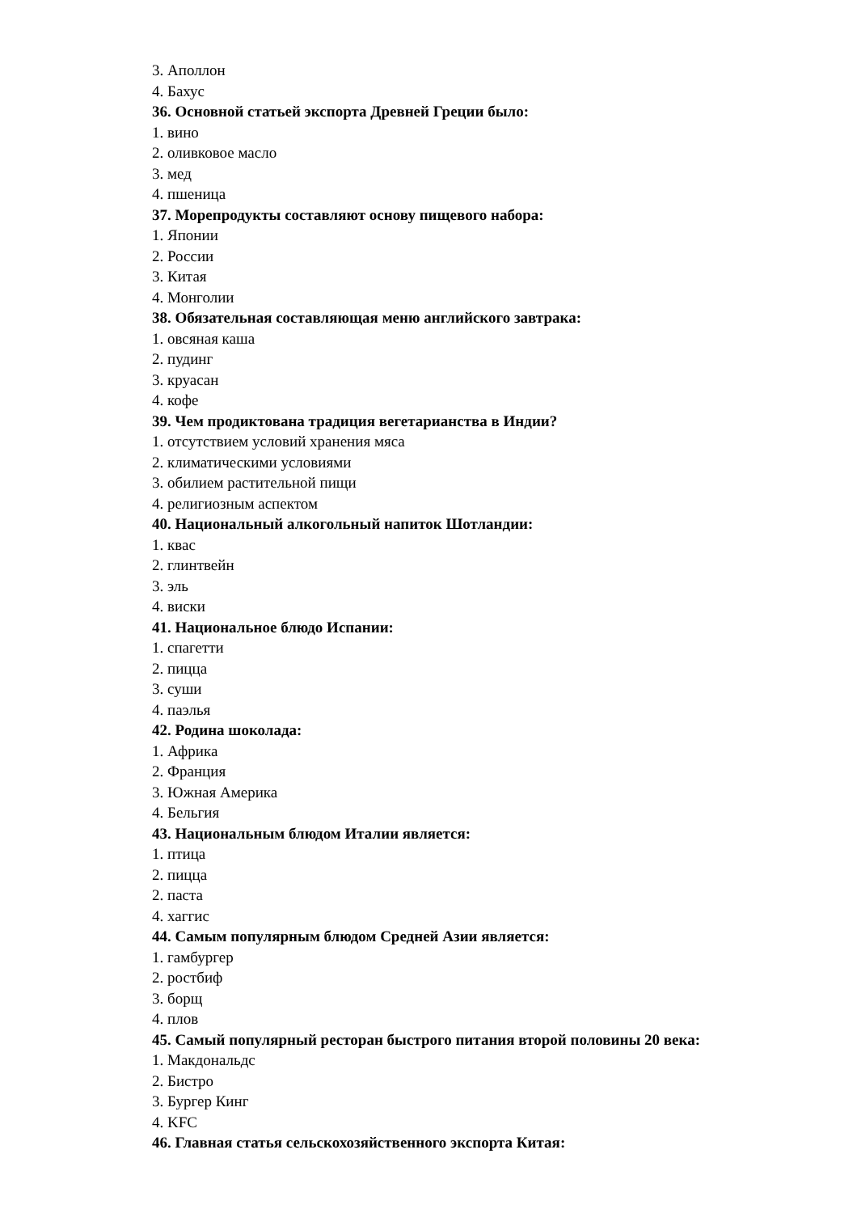3. Аполлон
4. Бахус
36. Основной статьей экспорта Древней Греции было:
1. вино
2. оливковое масло
3. мед
4. пшеница
37. Морепродукты составляют основу пищевого набора:
1. Японии
2. России
3. Китая
4. Монголии
38. Обязательная составляющая меню английского завтрака:
1. овсяная каша
2. пудинг
3. круасан
4. кофе
39. Чем продиктована традиция вегетарианства в Индии?
1. отсутствием условий хранения мяса
2. климатическими условиями
3. обилием растительной пищи
4. религиозным аспектом
40. Национальный алкогольный напиток Шотландии:
1. квас
2. глинтвейн
3. эль
4. виски
41. Национальное блюдо Испании:
1. спагетти
2. пицца
3. суши
4. паэлья
42. Родина шоколада:
1. Африка
2. Франция
3. Южная Америка
4. Бельгия
43. Национальным блюдом Италии является:
1. птица
2. пицца
2. паста
4. хаггис
44. Самым популярным блюдом Средней Азии является:
1. гамбургер
2. ростбиф
3. борщ
4. плов
45. Самый популярный ресторан быстрого питания второй половины 20 века:
1. Макдональдс
2. Бистро
3. Бургер Кинг
4. KFC
46. Главная статья сельскохозяйственного экспорта Китая: